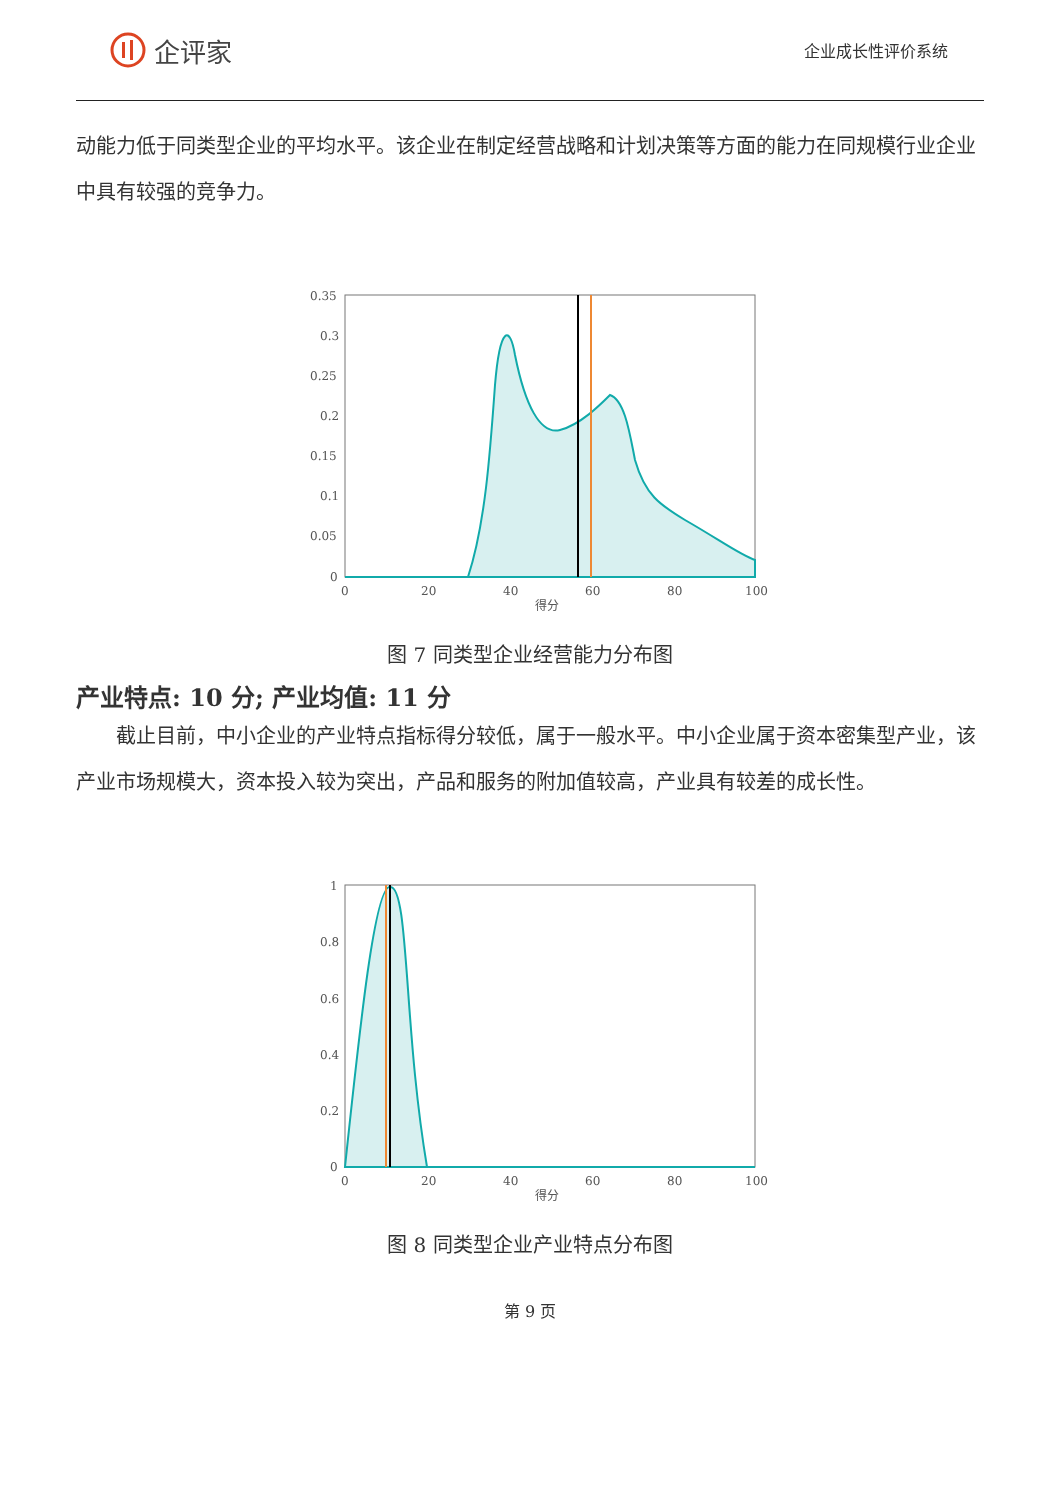企评家
企业成长性评价系统
动能力低于同类型企业的平均水平。该企业在制定经营战略和计划决策等方面的能力在同规模行业企业中具有较强的竞争力。
0.35
0.3
0.25
0.2
0.15
0.1
0.05
0
0
20
40
60
80
100
得分
图 7 同类型企业经营能力分布图
产业特点: 10 分; 产业均值: 11 分
截止目前，中小企业的产业特点指标得分较低，属于一般水平。中小企业属于资本密集型产业，该产业市场规模大，资本投入较为突出，产品和服务的附加值较高，产业具有较差的成长性。
1
0.8
0.6
0.4
0.2
0
0
20
40
60
80
100
得分
图 8 同类型企业产业特点分布图
第 9 页